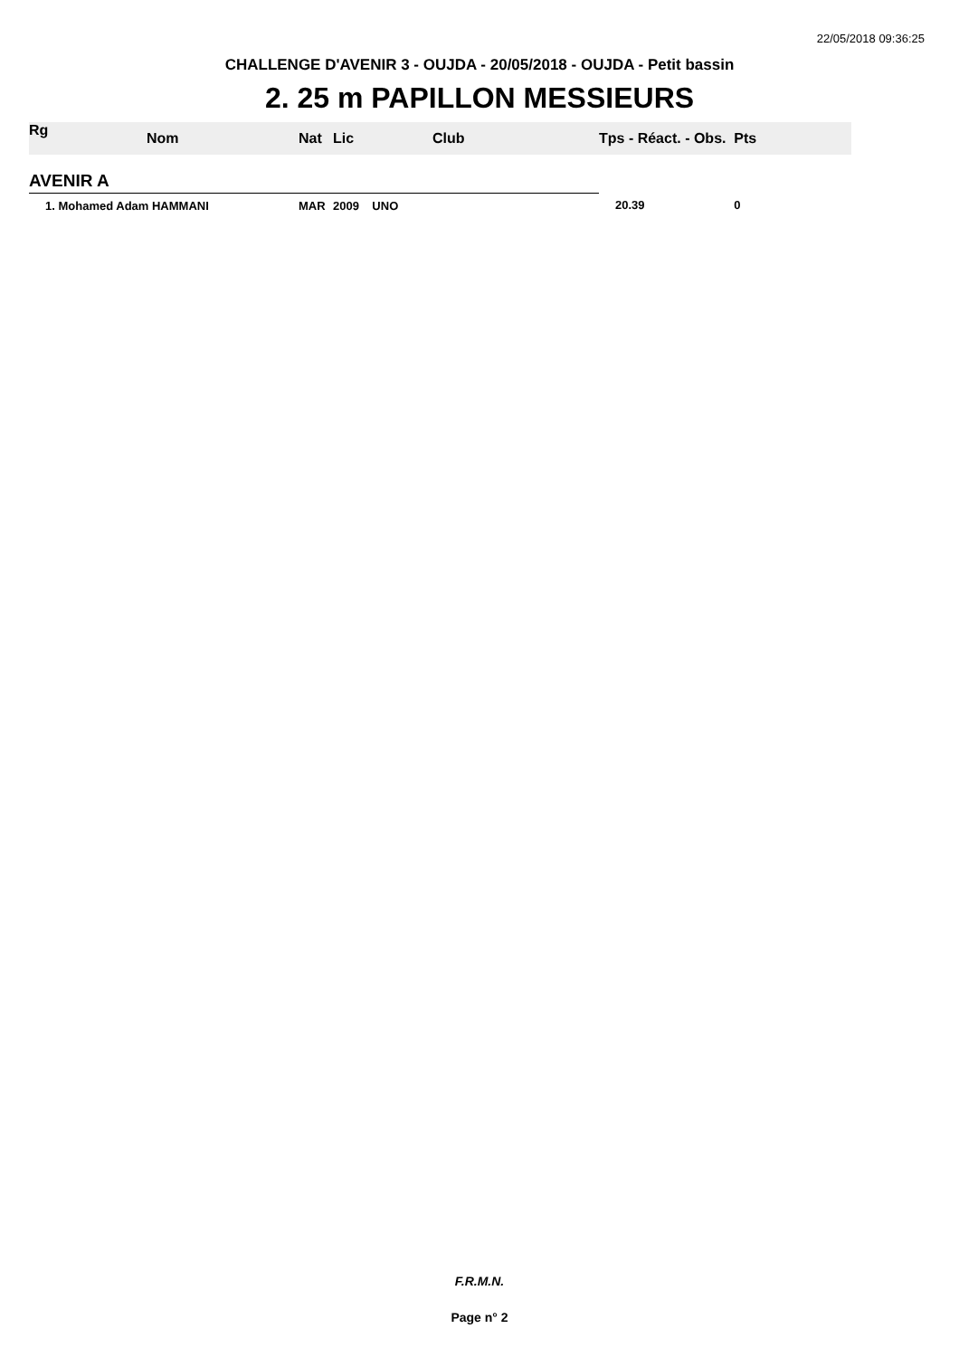22/05/2018 09:36:25
CHALLENGE D'AVENIR 3 - OUJDA - 20/05/2018 - OUJDA - Petit bassin
2. 25 m PAPILLON MESSIEURS
| Rg | Nom | Nat | Lic | Club | Tps - Réact. - Obs. Pts |
| --- | --- | --- | --- | --- | --- |
| AVENIR A | | | | | |
| 1. Mohamed Adam HAMMANI | | MAR | 2009 UNO | | 20.39 0 |
F.R.M.N.
Page n° 2